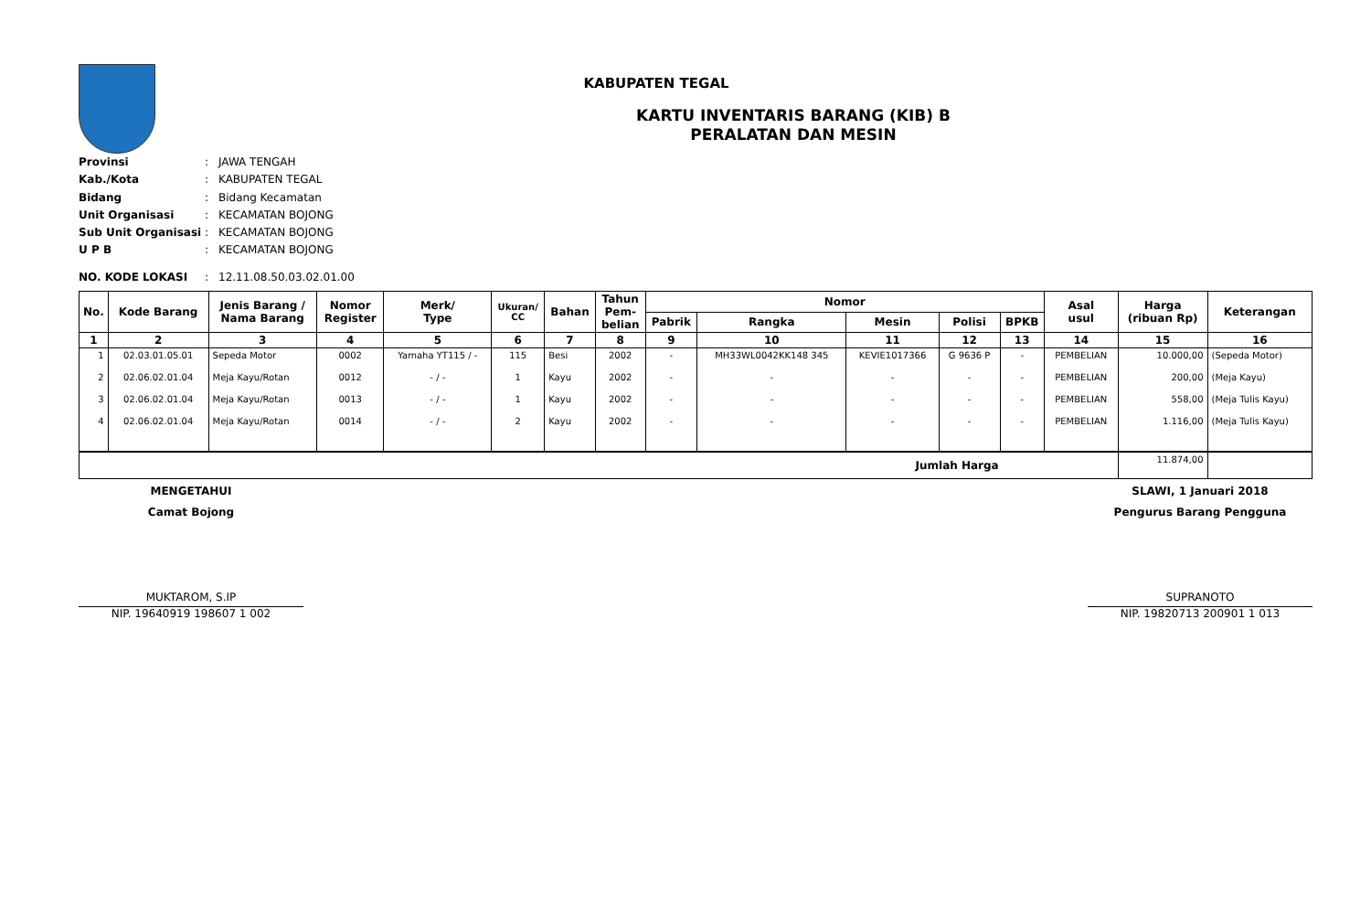KABUPATEN TEGAL
KARTU INVENTARIS BARANG (KIB) B
PERALATAN DAN MESIN
Provinsi: JAWA TENGAH
Kab./Kota: KABUPATEN TEGAL
Bidang: Bidang Kecamatan
Unit Organisasi: KECAMATAN BOJONG
Sub Unit Organisasi: KECAMATAN BOJONG
U P B: KECAMATAN BOJONG
NO. KODE LOKASI: 12.11.08.50.03.02.01.00
| No. | Kode Barang | Jenis Barang / Nama Barang | Nomor Register | Merk/ Type | Ukuran/ CC | Bahan | Tahun Pem- belian | Nomor | | | | | Asal usul | Harga (ribuan Rp) | Keterangan |
| --- | --- | --- | --- | --- | --- | --- | --- | --- | --- | --- | --- | --- | --- | --- | --- |
| | | | | | | | | Pabrik | Rangka | Mesin | Polisi | BPKB | | | |
| 1 | 2 | 3 | 4 | 5 | 6 | 7 | 8 | 9 | 10 | 11 | 12 | 13 | 14 | 15 | 16 |
| 1 | 02.03.01.05.01 | Sepeda Motor | 0002 | Yamaha YT115 / - | 115 | Besi | 2002 | - | MH33WL0042KK148 345 | KEVIE1017366 | G 9636 P | - | PEMBELIAN | 10.000,00 | (Sepeda Motor) |
| 2 | 02.06.02.01.04 | Meja Kayu/Rotan | 0012 | - / - | 1 | Kayu | 2002 | - | - | - | - | - | PEMBELIAN | 200,00 | (Meja Kayu) |
| 3 | 02.06.02.01.04 | Meja Kayu/Rotan | 0013 | - / - | 1 | Kayu | 2002 | - | - | - | - | - | PEMBELIAN | 558,00 | (Meja Tulis Kayu) |
| 4 | 02.06.02.01.04 | Meja Kayu/Rotan | 0014 | - / - | 2 | Kayu | 2002 | - | - | - | - | - | PEMBELIAN | 1.116,00 | (Meja Tulis Kayu) |
| Jumlah Harga | | | | | | | | | | | | | | 11.874,00 | |
MENGETAHUI
Camat Bojong
MUKTAROM, S.IP
NIP. 19640919 198607 1 002
SLAWI, 1 Januari 2018
Pengurus Barang Pengguna
SUPRANOTO
NIP. 19820713 200901 1 013